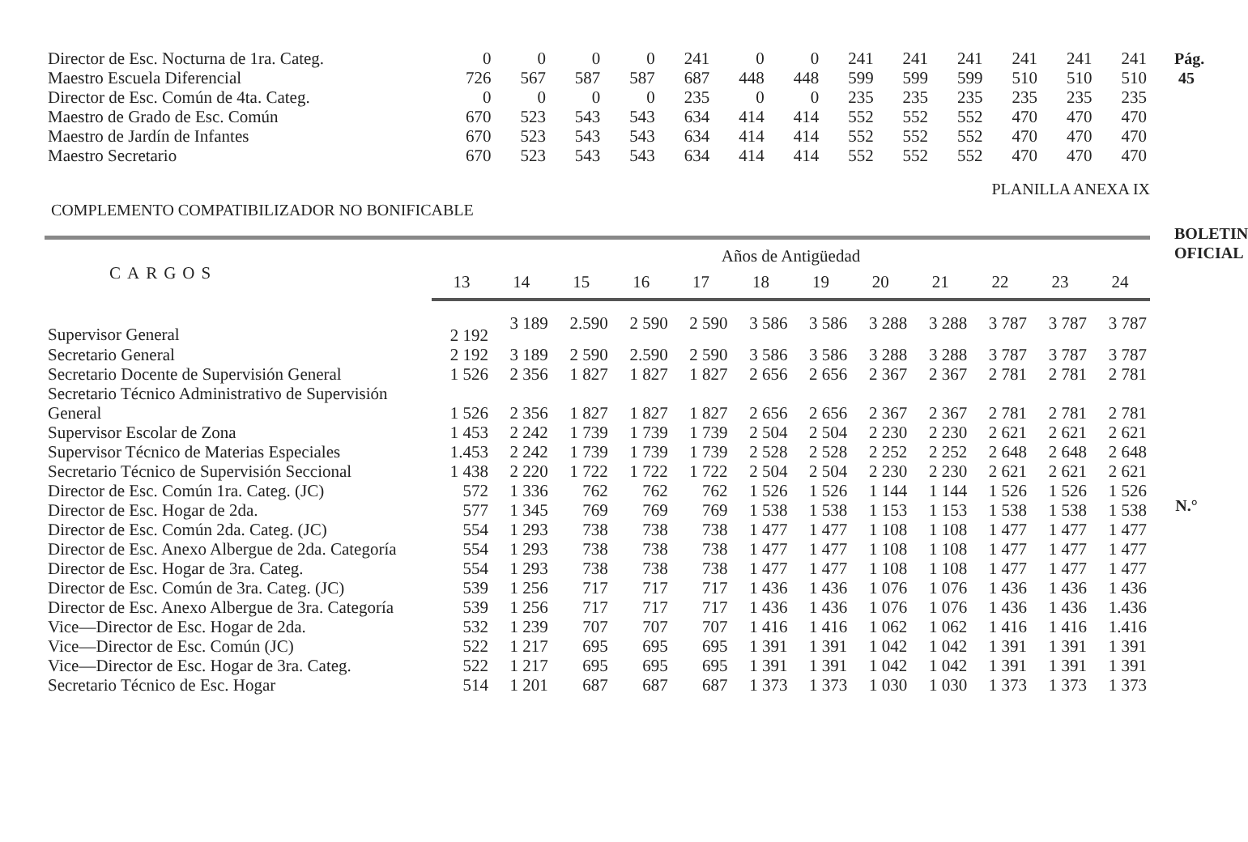Pág. 45
BOLETIN OFICIAL
N.°
| Director de Esc. Nocturna de 1ra. Categ. | 0 | 0 | 0 | 0 | 241 | 0 | 0 | 241 | 241 | 241 | 241 | 241 | 241 |
| Maestro Escuela Diferencial | 726 | 567 | 587 | 587 | 687 | 448 | 448 | 599 | 599 | 599 | 510 | 510 | 510 |
| Director de Esc. Común de 4ta. Categ. | 0 | 0 | 0 | 0 | 235 | 0 | 0 | 235 | 235 | 235 | 235 | 235 | 235 |
| Maestro de Grado de Esc. Común | 670 | 523 | 543 | 543 | 634 | 414 | 414 | 552 | 552 | 552 | 470 | 470 | 470 |
| Maestro de Jardín de Infantes | 670 | 523 | 543 | 543 | 634 | 414 | 414 | 552 | 552 | 552 | 470 | 470 | 470 |
| Maestro Secretario | 670 | 523 | 543 | 543 | 634 | 414 | 414 | 552 | 552 | 552 | 470 | 470 | 470 |
COMPLEMENTO COMPATIBILIZADOR NO BONIFICABLE PLANILLA ANEXA IX
| CARGOS | Años de Antigüedad | | | | | | | | | | | |
| --- | --- | --- | --- | --- | --- | --- | --- | --- | --- | --- | --- | --- |
| | 13 | 14 | 15 | 16 | 17 | 18 | 19 | 20 | 21 | 22 | 23 | 24 |
| Supervisor General | 2 192 | 3 189 | 2.590 | 2 590 | 2 590 | 3 586 | 3 586 | 3 288 | 3 288 | 3 787 | 3 787 | 3 787 |
| Secretario General | 2 192 | 3 189 | 2 590 | 2.590 | 2 590 | 3 586 | 3 586 | 3 288 | 3 288 | 3 787 | 3 787 | 3 787 |
| Secretario Docente de Supervisión General | 1 526 | 2 356 | 1 827 | 1 827 | 1 827 | 2 656 | 2 656 | 2 367 | 2 367 | 2 781 | 2 781 | 2 781 |
| Secretario Técnico Administrativo de Supervisión General | 1 526 | 2 356 | 1 827 | 1 827 | 1 827 | 2 656 | 2 656 | 2 367 | 2 367 | 2 781 | 2 781 | 2 781 |
| Supervisor Escolar de Zona | 1 453 | 2 242 | 1 739 | 1 739 | 1 739 | 2 504 | 2 504 | 2 230 | 2 230 | 2 621 | 2 621 | 2 621 |
| Supervisor Técnico de Materias Especiales | 1.453 | 2 242 | 1 739 | 1 739 | 1 739 | 2 528 | 2 528 | 2 252 | 2 252 | 2 648 | 2 648 | 2 648 |
| Secretario Técnico de Supervisión Seccional | 1 438 | 2 220 | 1 722 | 1 722 | 1 722 | 2 504 | 2 504 | 2 230 | 2 230 | 2 621 | 2 621 | 2 621 |
| Director de Esc. Común 1ra. Categ. (JC) | 572 | 1 336 | 762 | 762 | 762 | 1 526 | 1 526 | 1 144 | 1 144 | 1 526 | 1 526 | 1 526 |
| Director de Esc. Hogar de 2da. | 577 | 1 345 | 769 | 769 | 769 | 1 538 | 1 538 | 1 153 | 1 153 | 1 538 | 1 538 | 1 538 |
| Director de Esc. Común 2da. Categ. (JC) | 554 | 1 293 | 738 | 738 | 738 | 1 477 | 1 477 | 1 108 | 1 108 | 1 477 | 1 477 | 1 477 |
| Director de Esc. Anexo Albergue de 2da. Categoría | 554 | 1 293 | 738 | 738 | 738 | 1 477 | 1 477 | 1 108 | 1 108 | 1 477 | 1 477 | 1 477 |
| Director de Esc. Hogar de 3ra. Categ. | 554 | 1 293 | 738 | 738 | 738 | 1 477 | 1 477 | 1 108 | 1 108 | 1 477 | 1 477 | 1 477 |
| Director de Esc. Común de 3ra. Categ. (JC) | 539 | 1 256 | 717 | 717 | 717 | 1 436 | 1 436 | 1 076 | 1 076 | 1 436 | 1 436 | 1 436 |
| Director de Esc. Anexo Albergue de 3ra. Categoría | 539 | 1 256 | 717 | 717 | 717 | 1 436 | 1 436 | 1 076 | 1 076 | 1 436 | 1 436 | 1.436 |
| Vice—Director de Esc. Hogar de 2da. | 532 | 1 239 | 707 | 707 | 707 | 1 416 | 1 416 | 1 062 | 1 062 | 1 416 | 1 416 | 1.416 |
| Vice—Director de Esc. Común (JC) | 522 | 1 217 | 695 | 695 | 695 | 1 391 | 1 391 | 1 042 | 1 042 | 1 391 | 1 391 | 1 391 |
| Vice—Director de Esc. Hogar de 3ra. Categ. | 522 | 1 217 | 695 | 695 | 695 | 1 391 | 1 391 | 1 042 | 1 042 | 1 391 | 1 391 | 1 391 |
| Secretario Técnico de Esc. Hogar | 514 | 1 201 | 687 | 687 | 687 | 1 373 | 1 373 | 1 030 | 1 030 | 1 373 | 1 373 | 1 373 |